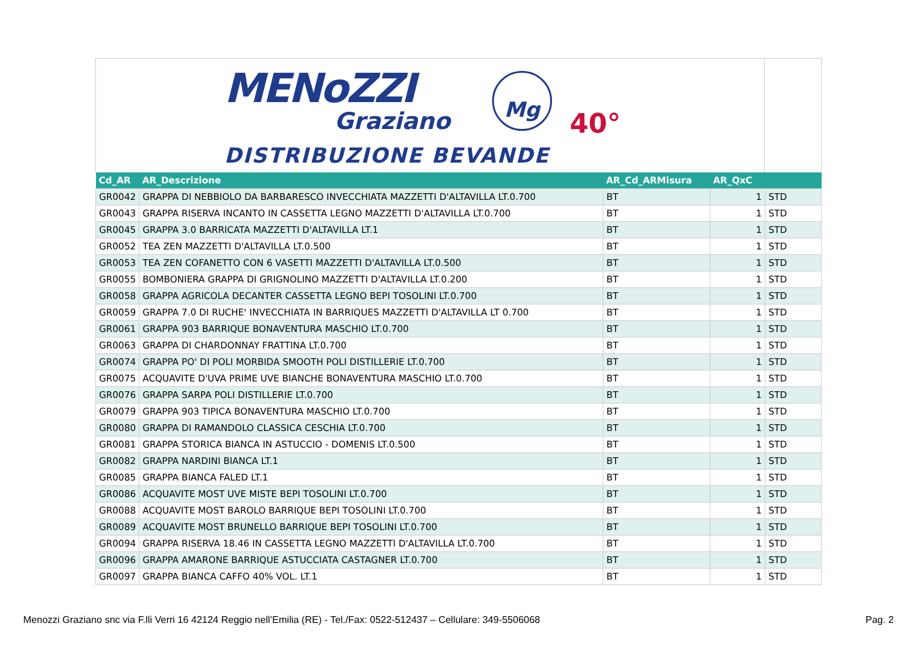MENoZZI
Graziano
Mg
40°
DISTRIBUZIONE BEVANDE
| Cd_AR | AR_Descrizione | AR_Cd_ARMisura | AR_QxC | |
| --- | --- | --- | --- | --- |
| GR0042 | GRAPPA DI NEBBIOLO DA BARBARESCO INVECCHIATA MAZZETTI D'ALTAVILLA LT.0.700 | BT | 1 | STD |
| GR0043 | GRAPPA RISERVA INCANTO IN CASSETTA LEGNO MAZZETTI D'ALTAVILLA LT.0.700 | BT | 1 | STD |
| GR0045 | GRAPPA 3.0 BARRICATA MAZZETTI D'ALTAVILLA LT.1 | BT | 1 | STD |
| GR0052 | TEA ZEN MAZZETTI D'ALTAVILLA LT.0.500 | BT | 1 | STD |
| GR0053 | TEA ZEN COFANETTO CON 6 VASETTI MAZZETTI D'ALTAVILLA LT.0.500 | BT | 1 | STD |
| GR0055 | BOMBONIERA GRAPPA DI GRIGNOLINO MAZZETTI D'ALTAVILLA LT.0.200 | BT | 1 | STD |
| GR0058 | GRAPPA AGRICOLA DECANTER CASSETTA LEGNO BEPI TOSOLINI LT.0.700 | BT | 1 | STD |
| GR0059 | GRAPPA 7.0 DI RUCHE' INVECCHIATA IN BARRIQUES MAZZETTI D'ALTAVILLA LT 0.700 | BT | 1 | STD |
| GR0061 | GRAPPA 903 BARRIQUE BONAVENTURA MASCHIO LT.0.700 | BT | 1 | STD |
| GR0063 | GRAPPA DI CHARDONNAY FRATTINA LT.0.700 | BT | 1 | STD |
| GR0074 | GRAPPA PO' DI POLI MORBIDA SMOOTH POLI DISTILLERIE LT.0.700 | BT | 1 | STD |
| GR0075 | ACQUAVITE D'UVA PRIME UVE BIANCHE BONAVENTURA MASCHIO LT.0.700 | BT | 1 | STD |
| GR0076 | GRAPPA SARPA POLI DISTILLERIE LT.0.700 | BT | 1 | STD |
| GR0079 | GRAPPA 903 TIPICA BONAVENTURA MASCHIO LT.0.700 | BT | 1 | STD |
| GR0080 | GRAPPA DI RAMANDOLO CLASSICA CESCHIA LT.0.700 | BT | 1 | STD |
| GR0081 | GRAPPA STORICA BIANCA IN ASTUCCIO - DOMENIS LT.0.500 | BT | 1 | STD |
| GR0082 | GRAPPA NARDINI BIANCA LT.1 | BT | 1 | STD |
| GR0085 | GRAPPA BIANCA FALED LT.1 | BT | 1 | STD |
| GR0086 | ACQUAVITE MOST UVE MISTE BEPI TOSOLINI LT.0.700 | BT | 1 | STD |
| GR0088 | ACQUAVITE MOST BAROLO BARRIQUE BEPI TOSOLINI LT.0.700 | BT | 1 | STD |
| GR0089 | ACQUAVITE MOST BRUNELLO BARRIQUE BEPI TOSOLINI LT.0.700 | BT | 1 | STD |
| GR0094 | GRAPPA RISERVA 18.46 IN CASSETTA LEGNO MAZZETTI D'ALTAVILLA LT.0.700 | BT | 1 | STD |
| GR0096 | GRAPPA AMARONE BARRIQUE ASTUCCIATA CASTAGNER LT.0.700 | BT | 1 | STD |
| GR0097 | GRAPPA BIANCA CAFFO 40% VOL. LT.1 | BT | 1 | STD |
Menozzi Graziano snc via F.lli Verri 16 42124 Reggio nell’Emilia (RE) - Tel./Fax: 0522-512437 – Cellulare: 349-5506068 Pag. 2